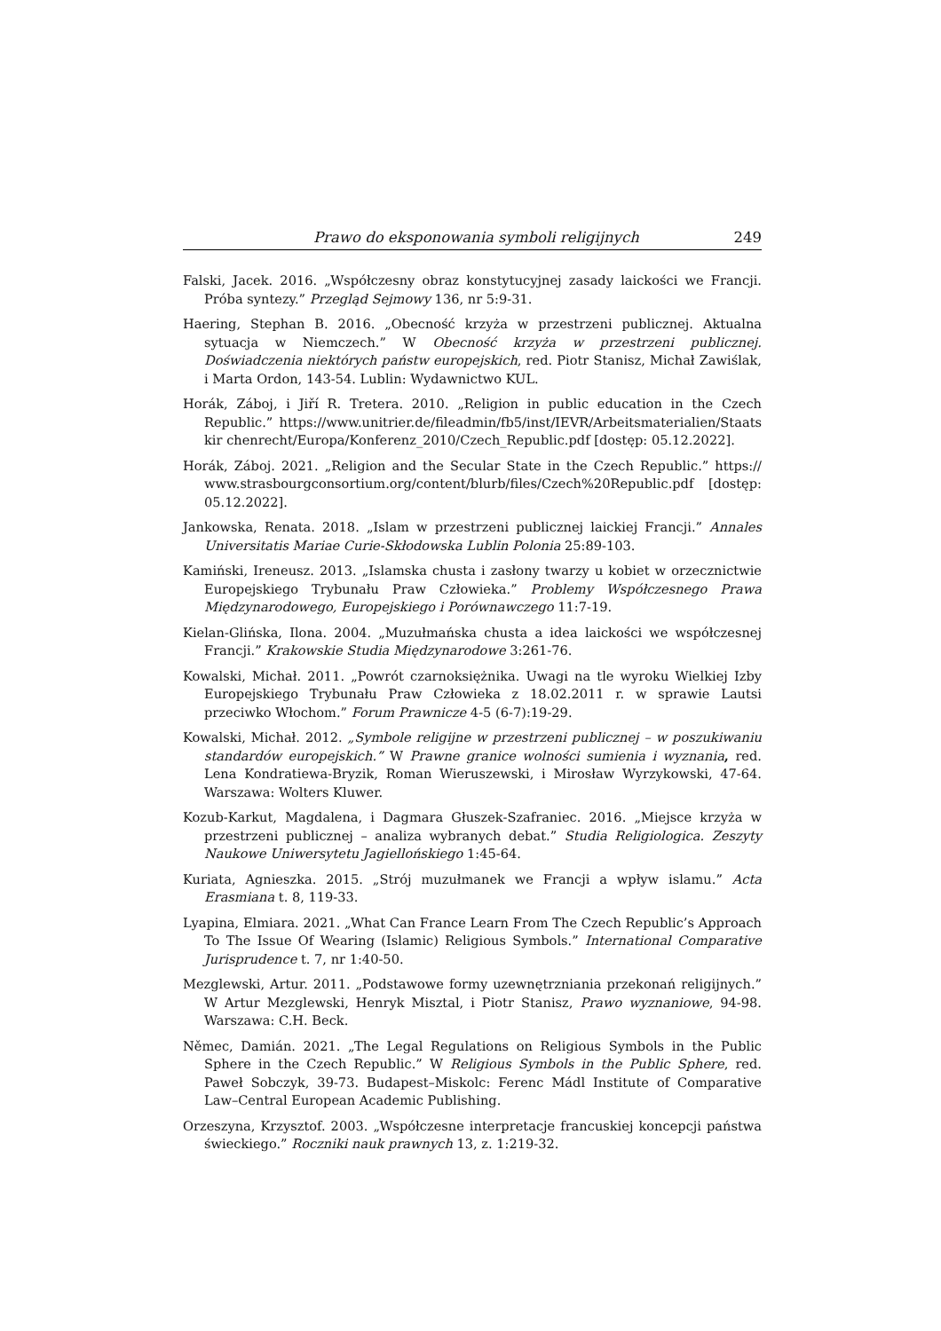Prawo do eksponowania symboli religijnych 249
Falski, Jacek. 2016. „Współczesny obraz konstytucyjnej zasady laickości we Francji. Próba syntezy.” Przegląd Sejmowy 136, nr 5:9-31.
Haering, Stephan B. 2016. „Obecność krzyża w przestrzeni publicznej. Aktualna sytuacja w Niemczech.” W Obecność krzyża w przestrzeni publicznej. Doświadczenia niektórych państw europejskich, red. Piotr Stanisz, Michał Zawiślak, i Marta Ordon, 143-54. Lublin: Wydawnictwo KUL.
Horák, Záboj, i Jiří R. Tretera. 2010. „Religion in public education in the Czech Republic.” https://www.unitrier.de/fileadmin/fb5/inst/IEVR/Arbeitsmaterialien/Staats kir chenrecht/Europa/Konferenz_2010/Czech_Republic.pdf [dostęp: 05.12.2022].
Horák, Záboj. 2021. „Religion and the Secular State in the Czech Republic.” https:// www.strasbourgconsortium.org/content/blurb/files/Czech%20Republic.pdf [dostęp: 05.12.2022].
Jankowska, Renata. 2018. „Islam w przestrzeni publicznej laickiej Francji.” Annales Universitatis Mariae Curie-Skłodowska Lublin Polonia 25:89-103.
Kamiński, Ireneusz. 2013. „Islamska chusta i zasłony twarzy u kobiet w orzecznictwie Europejskiego Trybunału Praw Człowieka.” Problemy Współczesnego Prawa Międzynarodowego, Europejskiego i Porównawczego 11:7-19.
Kielan-Glińska, Ilona. 2004. „Muzułmańska chusta a idea laickości we współczesnej Francji.” Krakowskie Studia Międzynarodowe 3:261-76.
Kowalski, Michał. 2011. „Powrót czarnoksiężnika. Uwagi na tle wyroku Wielkiej Izby Europejskiego Trybunału Praw Człowieka z 18.02.2011 r. w sprawie Lautsi przeciwko Włochom.” Forum Prawnicze 4-5 (6-7):19-29.
Kowalski, Michał. 2012. „Symbole religijne w przestrzeni publicznej – w poszukiwaniu standardów europejskich.” W Prawne granice wolności sumienia i wyznania, red. Lena Kondratiewa-Bryzik, Roman Wieruszewski, i Mirosław Wyrzykowski, 47-64. Warszawa: Wolters Kluwer.
Kozub-Karkut, Magdalena, i Dagmara Głuszek-Szafraniec. 2016. „Miejsce krzyża w przestrzeni publicznej – analiza wybranych debat.” Studia Religiologica. Zeszyty Naukowe Uniwersytetu Jagiellońskiego 1:45-64.
Kuriata, Agnieszka. 2015. „Strój muzułmanek we Francji a wpływ islamu.” Acta Erasmiana t. 8, 119-33.
Lyapina, Elmiara. 2021. „What Can France Learn From The Czech Republic’s Approach To The Issue Of Wearing (Islamic) Religious Symbols.” International Comparative Jurisprudence t. 7, nr 1:40-50.
Mezglewski, Artur. 2011. „Podstawowe formy uzewnętrzniania przekonań religijnych.” W Artur Mezglewski, Henryk Misztal, i Piotr Stanisz, Prawo wyznaniowe, 94-98. Warszawa: C.H. Beck.
Němec, Damián. 2021. „The Legal Regulations on Religious Symbols in the Public Sphere in the Czech Republic.” W Religious Symbols in the Public Sphere, red. Paweł Sobczyk, 39-73. Budapest–Miskolc: Ferenc Mádl Institute of Comparative Law–Central European Academic Publishing.
Orzeszyna, Krzysztof. 2003. „Współczesne interpretacje francuskiej koncepcji państwa świeckiego.” Roczniki nauk prawnych 13, z. 1:219-32.